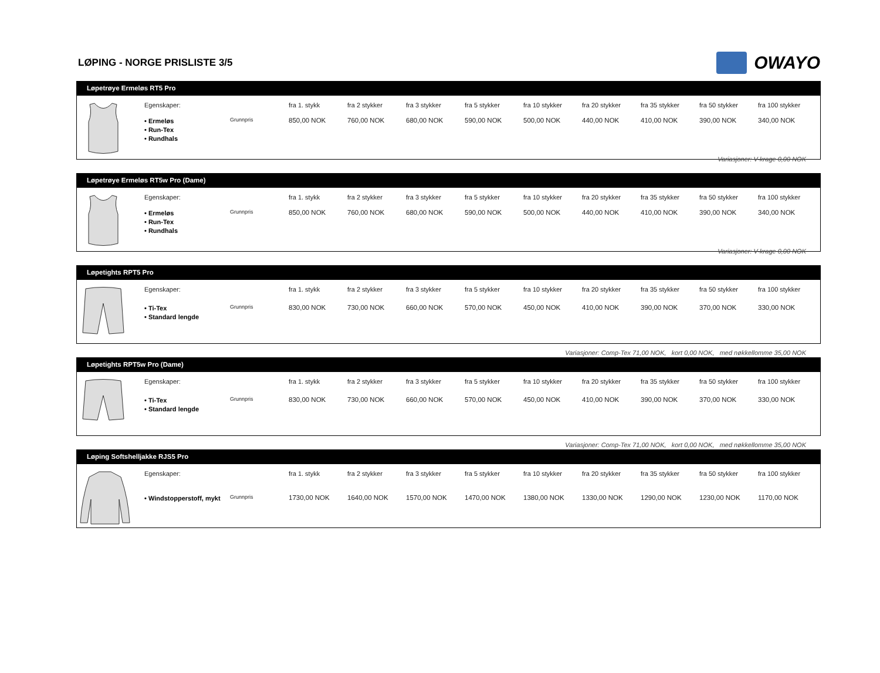LØPING - NORGE PRISLISTE 3/5
OWAYO
Løpetrøye Ermeløs RT5 Pro
| | Egenskaper: | | fra 1. stykk | fra 2 stykker | fra 3 stykker | fra 5 stykker | fra 10 stykker | fra 20 stykker | fra 35 stykker | fra 50 stykker | fra 100 stykker |
| | • Ermeløs • Run-Tex • Rundhals | Grunnpris | 850,00 NOK | 760,00 NOK | 680,00 NOK | 590,00 NOK | 500,00 NOK | 440,00 NOK | 410,00 NOK | 390,00 NOK | 340,00 NOK |
Variasjoner: V-krage 0,00 NOK
Løpetrøye Ermeløs RT5w Pro (Dame)
| | Egenskaper: | | fra 1. stykk | fra 2 stykker | fra 3 stykker | fra 5 stykker | fra 10 stykker | fra 20 stykker | fra 35 stykker | fra 50 stykker | fra 100 stykker |
| | • Ermeløs • Run-Tex • Rundhals | Grunnpris | 850,00 NOK | 760,00 NOK | 680,00 NOK | 590,00 NOK | 500,00 NOK | 440,00 NOK | 410,00 NOK | 390,00 NOK | 340,00 NOK |
Variasjoner: V-krage 0,00 NOK
Løpetights RPT5 Pro
| | Egenskaper: | | fra 1. stykk | fra 2 stykker | fra 3 stykker | fra 5 stykker | fra 10 stykker | fra 20 stykker | fra 35 stykker | fra 50 stykker | fra 100 stykker |
| | • Ti-Tex • Standard lengde | Grunnpris | 830,00 NOK | 730,00 NOK | 660,00 NOK | 570,00 NOK | 450,00 NOK | 410,00 NOK | 390,00 NOK | 370,00 NOK | 330,00 NOK |
Variasjoner: Comp-Tex 71,00 NOK, kort 0,00 NOK, med nøkkellomme 35,00 NOK
Løpetights RPT5w Pro (Dame)
| | Egenskaper: | | fra 1. stykk | fra 2 stykker | fra 3 stykker | fra 5 stykker | fra 10 stykker | fra 20 stykker | fra 35 stykker | fra 50 stykker | fra 100 stykker |
| | • Ti-Tex • Standard lengde | Grunnpris | 830,00 NOK | 730,00 NOK | 660,00 NOK | 570,00 NOK | 450,00 NOK | 410,00 NOK | 390,00 NOK | 370,00 NOK | 330,00 NOK |
Variasjoner: Comp-Tex 71,00 NOK, kort 0,00 NOK, med nøkkellomme 35,00 NOK
Løping Softshelljakke RJS5 Pro
| | Egenskaper: | | fra 1. stykk | fra 2 stykker | fra 3 stykker | fra 5 stykker | fra 10 stykker | fra 20 stykker | fra 35 stykker | fra 50 stykker | fra 100 stykker |
| | • Windstopperstoff, mykt | Grunnpris | 1730,00 NOK | 1640,00 NOK | 1570,00 NOK | 1470,00 NOK | 1380,00 NOK | 1330,00 NOK | 1290,00 NOK | 1230,00 NOK | 1170,00 NOK |